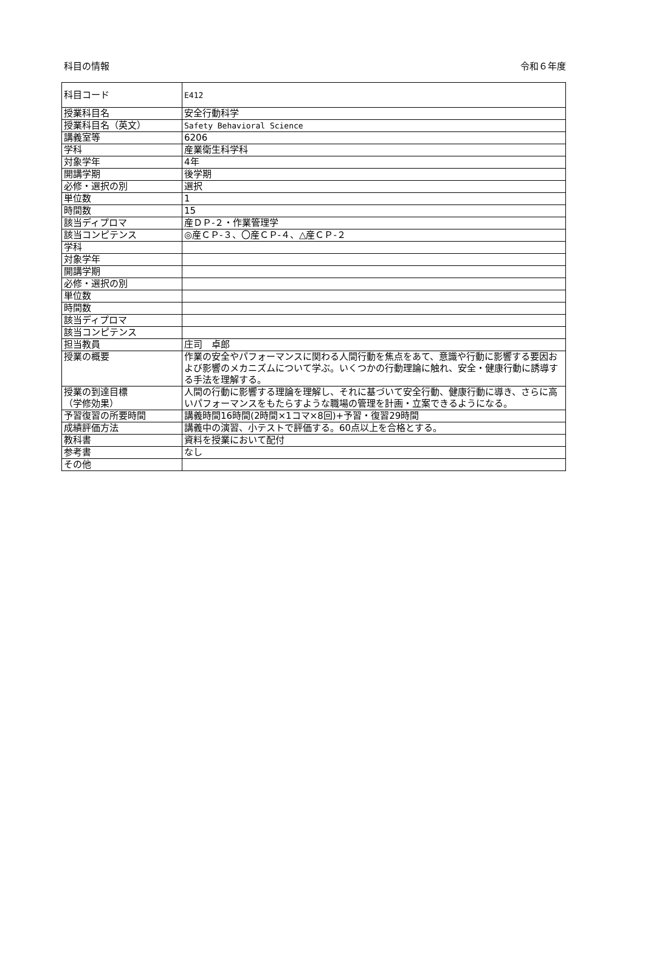科目の情報 令和６年度
| 科目コード | E412 |
| 授業科目名 | 安全行動科学 |
| 授業科目名（英文） | Safety Behavioral Science |
| 講義室等 | 6206 |
| 学科 | 産業衛生科学科 |
| 対象学年 | 4年 |
| 開講学期 | 後学期 |
| 必修・選択の別 | 選択 |
| 単位数 | 1 |
| 時間数 | 15 |
| 該当ディプロマ | 産ＤＰ-２・作業管理学 |
| 該当コンピテンス | ◎産ＣＰ-３、〇産ＣＰ-４、△産ＣＰ-２ |
| 学科 | |
| 対象学年 | |
| 開講学期 | |
| 必修・選択の別 | |
| 単位数 | |
| 時間数 | |
| 該当ディプロマ | |
| 該当コンピテンス | |
| 担当教員 | 庄司 卓郎 |
| 授業の概要 | 作業の安全やパフォーマンスに関わる人間行動を焦点をあて、意識や行動に影響する要因および影響のメカニズムについて学ぶ。いくつかの行動理論に触れ、安全・健康行動に誘導する手法を理解する。 |
| 授業の到達目標 （学修効果） | 人間の行動に影響する理論を理解し、それに基づいて安全行動、健康行動に導き、さらに高いパフォーマンスをもたらすような職場の管理を計画・立案できるようになる。 |
| 予習復習の所要時間 | 講義時間16時間(2時間×1コマ×8回)+予習・復習29時間 |
| 成績評価方法 | 講義中の演習、小テストで評価する。60点以上を合格とする。 |
| 教科書 | 資料を授業において配付 |
| 参考書 | なし |
| その他 | |